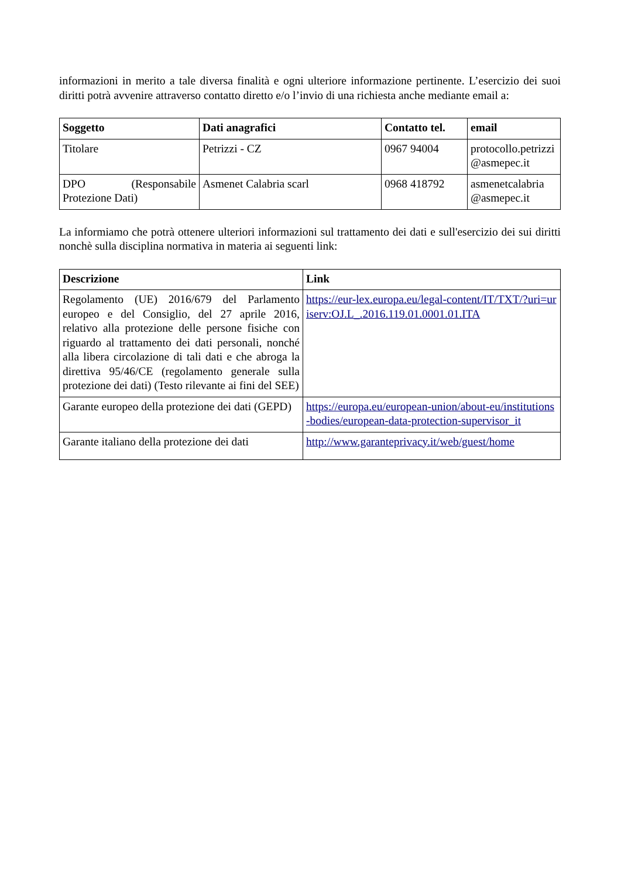informazioni in merito a tale diversa finalità e ogni ulteriore informazione pertinente. L’esercizio dei suoi diritti potrà avvenire attraverso contatto diretto e/o l’invio di una richiesta anche mediante email a:
| Soggetto | Dati anagrafici | Contatto tel. | email |
| --- | --- | --- | --- |
| Titolare | Petrizzi - CZ | 0967 94004 | protocollo.petrizzi@asmepec.it |
| DPO (Responsabile Protezione Dati) | Asmenet Calabria scarl | 0968 418792 | asmenetcalabria @asmepec.it |
La informiamo che potrà ottenere ulteriori informazioni sul trattamento dei dati e sull'esercizio dei sui diritti nonchè sulla disciplina normativa in materia ai seguenti link:
| Descrizione | Link |
| --- | --- |
| Regolamento (UE) 2016/679 del Parlamento europeo e del Consiglio, del 27 aprile 2016, relativo alla protezione delle persone fisiche con riguardo al trattamento dei dati personali, nonché alla libera circolazione di tali dati e che abroga la direttiva 95/46/CE (regolamento generale sulla protezione dei dati) (Testo rilevante ai fini del SEE) | https://eur-lex.europa.eu/legal-content/IT/TXT/?uri=uriserv:OJ.L_.2016.119.01.0001.01.ITA |
| Garante europeo della protezione dei dati (GEPD) | https://europa.eu/european-union/about-eu/institutions-bodies/european-data-protection-supervisor_it |
| Garante italiano della protezione dei dati | http://www.garanteprivacy.it/web/guest/home |